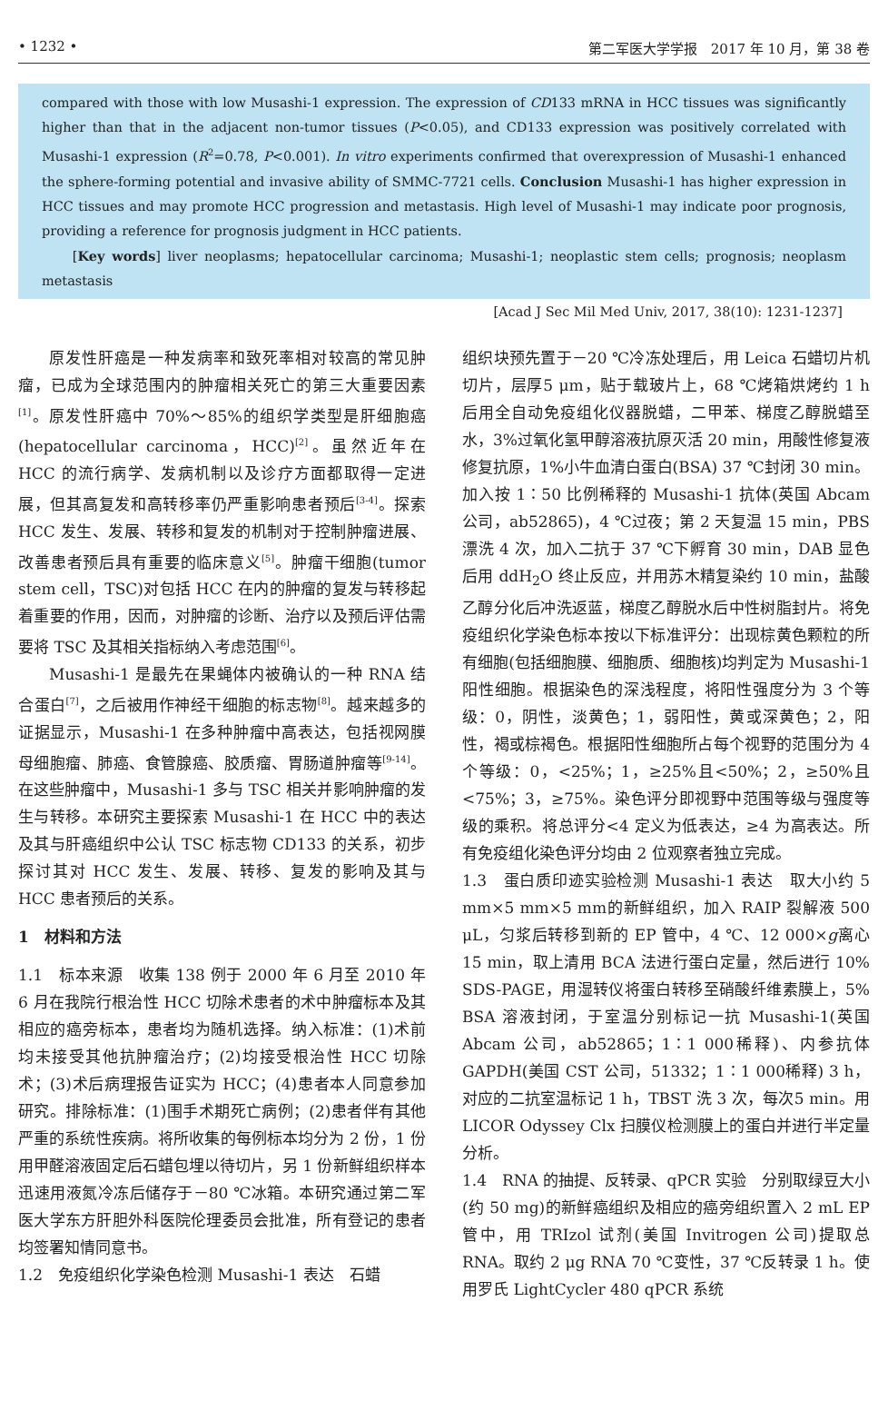• 1232 • 第二军医大学学报　2017 年 10 月，第 38 卷
compared with those with low Musashi-1 expression. The expression of CD133 mRNA in HCC tissues was significantly higher than that in the adjacent non-tumor tissues (P<0.05), and CD133 expression was positively correlated with Musashi-1 expression (R<sup>2</sup>=0.78, P<0.001). In vitro experiments confirmed that overexpression of Musashi-1 enhanced the sphere-forming potential and invasive ability of SMMC-7721 cells. Conclusion Musashi-1 has higher expression in HCC tissues and may promote HCC progression and metastasis. High level of Musashi-1 may indicate poor prognosis, providing a reference for prognosis judgment in HCC patients.
　　[Key words] liver neoplasms; hepatocellular carcinoma; Musashi-1; neoplastic stem cells; prognosis; neoplasm metastasis
[Acad J Sec Mil Med Univ, 2017, 38(10): 1231-1237]
原发性肝癌是一种发病率和致死率相对较高的常见肿瘤，已成为全球范围内的肿瘤相关死亡的第三大重要因素<sup>[1]</sup>。原发性肝癌中 70%～85%的组织学类型是肝细胞癌(hepatocellular carcinoma，HCC)<sup>[2]</sup>。虽然近年在 HCC 的流行病学、发病机制以及诊疗方面都取得一定进展，但其高复发和高转移率仍严重影响患者预后<sup>[3-4]</sup>。探索 HCC 发生、发展、转移和复发的机制对于控制肿瘤进展、改善患者预后具有重要的临床意义<sup>[5]</sup>。肿瘤干细胞(tumor stem cell，TSC)对包括 HCC 在内的肿瘤的复发与转移起着重要的作用，因而，对肿瘤的诊断、治疗以及预后评估需要将 TSC 及其相关指标纳入考虑范围<sup>[6]</sup>。
Musashi-1 是最先在果蝇体内被确认的一种 RNA 结合蛋白<sup>[7]</sup>，之后被用作神经干细胞的标志物<sup>[8]</sup>。越来越多的证据显示，Musashi-1 在多种肿瘤中高表达，包括视网膜母细胞瘤、肺癌、食管腺癌、胶质瘤、胃肠道肿瘤等<sup>[9-14]</sup>。在这些肿瘤中，Musashi-1 多与 TSC 相关并影响肿瘤的发生与转移。本研究主要探索 Musashi-1 在 HCC 中的表达及其与肝癌组织中公认 TSC 标志物 CD133 的关系，初步探讨其对 HCC 发生、发展、转移、复发的影响及其与 HCC 患者预后的关系。
1　材料和方法
1.1　标本来源　收集 138 例于 2000 年 6 月至 2010 年 6 月在我院行根治性 HCC 切除术患者的术中肿瘤标本及其相应的癌旁标本，患者均为随机选择。纳入标准：(1)术前均未接受其他抗肿瘤治疗；(2)均接受根治性 HCC 切除术；(3)术后病理报告证实为 HCC；(4)患者本人同意参加研究。排除标准：(1)围手术期死亡病例；(2)患者伴有其他严重的系统性疾病。将所收集的每例标本均分为 2 份，1 份用甲醛溶液固定后石蜡包埋以待切片，另 1 份新鲜组织样本迅速用液氮冷冻后储存于－80 ℃冰箱。本研究通过第二军医大学东方肝胆外科医院伦理委员会批准，所有登记的患者均签署知情同意书。
1.2　免疫组织化学染色检测 Musashi-1 表达　石蜡
组织块预先置于－20 ℃冷冻处理后，用 Leica 石蜡切片机切片，层厚5 μm，贴于载玻片上，68 ℃烤箱烘烤约 1 h 后用全自动免疫组化仪器脱蜡，二甲苯、梯度乙醇脱蜡至水，3%过氧化氢甲醇溶液抗原灭活 20 min，用酸性修复液修复抗原，1%小牛血清白蛋白(BSA) 37 ℃封闭 30 min。加入按 1∶50 比例稀释的 Musashi-1 抗体(英国 Abcam 公司，ab52865)，4 ℃过夜；第 2 天复温 15 min，PBS 漂洗 4 次，加入二抗于 37 ℃下孵育 30 min，DAB 显色后用 ddH<sub>2</sub>O 终止反应，并用苏木精复染约 10 min，盐酸乙醇分化后冲洗返蓝，梯度乙醇脱水后中性树脂封片。将免疫组织化学染色标本按以下标准评分：出现棕黄色颗粒的所有细胞(包括细胞膜、细胞质、细胞核)均判定为 Musashi-1 阳性细胞。根据染色的深浅程度，将阳性强度分为 3 个等级：0，阴性，淡黄色；1，弱阳性，黄或深黄色；2，阳性，褐或棕褐色。根据阳性细胞所占每个视野的范围分为 4 个等级：0，<25%；1，≥25%且<50%；2，≥50%且<75%；3，≥75%。染色评分即视野中范围等级与强度等级的乘积。将总评分<4 定义为低表达，≥4 为高表达。所有免疫组化染色评分均由 2 位观察者独立完成。
1.3　蛋白质印迹实验检测 Musashi-1 表达　取大小约 5 mm×5 mm×5 mm的新鲜组织，加入 RAIP 裂解液 500 μL，匀浆后转移到新的 EP 管中，4 ℃、12 000×g离心 15 min，取上清用 BCA 法进行蛋白定量，然后进行 10% SDS-PAGE，用湿转仪将蛋白转移至硝酸纤维素膜上，5% BSA 溶液封闭，于室温分别标记一抗 Musashi-1(英国 Abcam 公司，ab52865；1∶1 000稀释)、内参抗体 GAPDH(美国 CST 公司，51332；1∶1 000稀释) 3 h，对应的二抗室温标记 1 h，TBST 洗 3 次，每次5 min。用 LICOR Odyssey Clx 扫膜仪检测膜上的蛋白并进行半定量分析。
1.4　RNA 的抽提、反转录、qPCR 实验　分别取绿豆大小(约 50 mg)的新鲜癌组织及相应的癌旁组织置入 2 mL EP 管中，用 TRIzol 试剂(美国 Invitrogen 公司)提取总 RNA。取约 2 μg RNA 70 ℃变性，37 ℃反转录 1 h。使用罗氏 LightCycler 480 qPCR 系统